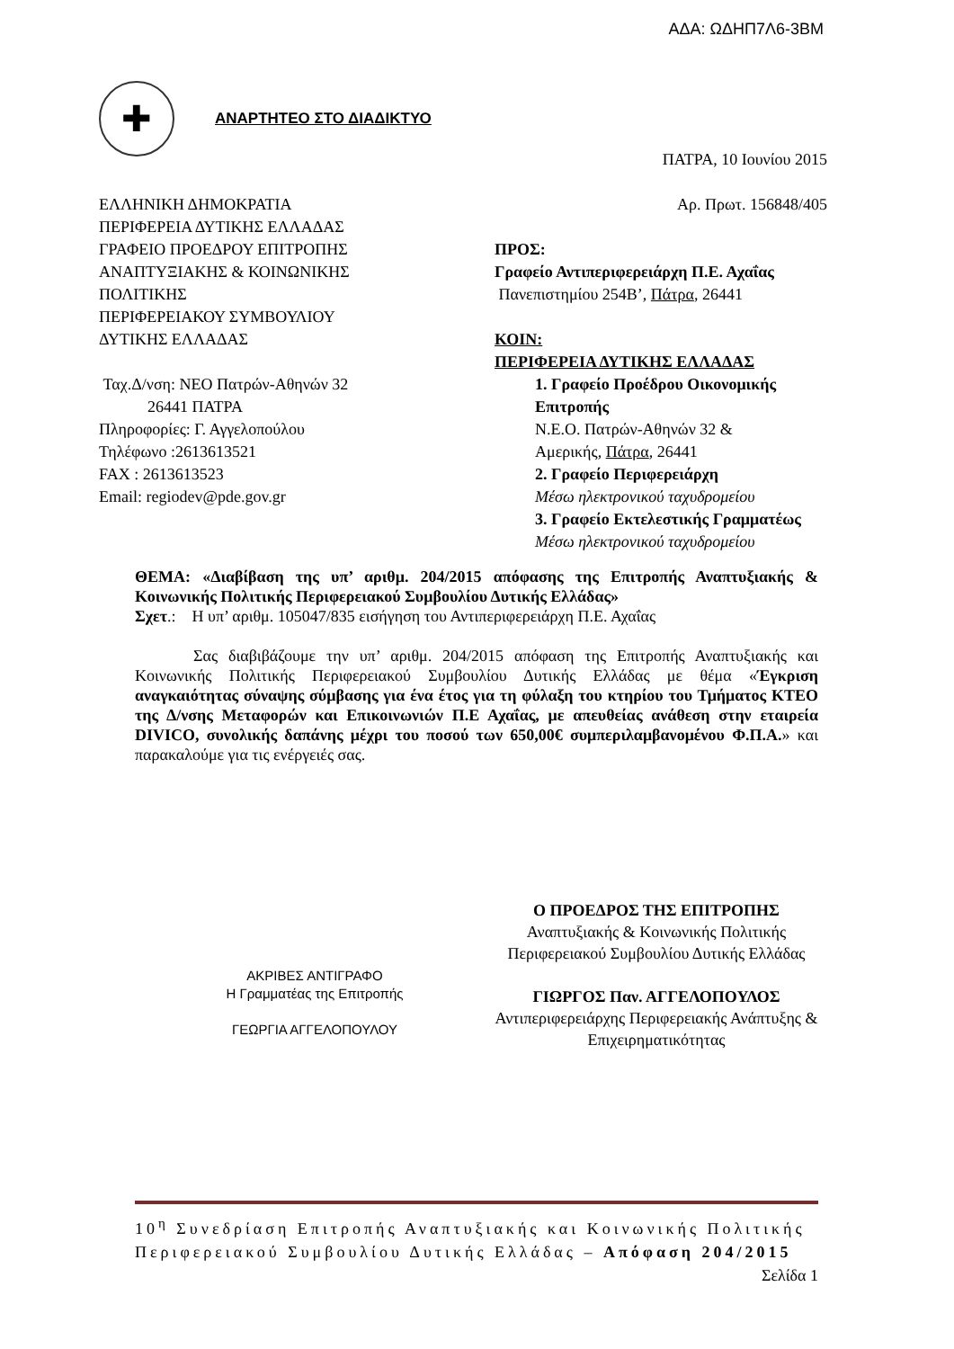ΑΔΑ: ΩΔΗΠ7Λ6-3ΒΜ
✚
ΑΝΑΡΤΗΤΕΟ ΣΤΟ ΔΙΑΔΙΚΤΥΟ
ΕΛΛΗΝΙΚΗ ΔΗΜΟΚΡΑΤΙΑ
ΠΕΡΙΦΕΡΕΙΑ ΔΥΤΙΚΗΣ ΕΛΛΑΔΑΣ
ΓΡΑΦΕΙΟ ΠΡΟΕΔΡΟΥ ΕΠΙΤΡΟΠΗΣ
ΑΝΑΠΤΥΞΙΑΚΗΣ & ΚΟΙΝΩΝΙΚΗΣ
ΠΟΛΙΤΙΚΗΣ
ΠΕΡΙΦΕΡΕΙΑΚΟΥ ΣΥΜΒΟΥΛΙΟΥ
ΔΥΤΙΚΗΣ ΕΛΛΑΔΑΣ
Ταχ.Δ/νση: ΝΕΟ Πατρών-Αθηνών 32
26441 ΠΑΤΡΑ
Πληροφορίες: Γ. Αγγελοπούλου
Τηλέφωνο :2613613521
FAX : 2613613523
Email: regiodev@pde.gov.gr
ΠΑΤΡΑ, 10 Ιουνίου 2015
Αρ. Πρωτ. 156848/405
ΠΡΟΣ:
Γραφείο Αντιπεριφερειάρχη Π.Ε. Αχαΐας
Πανεπιστημίου 254Β’, Πάτρα, 26441
ΚΟΙΝ:
ΠΕΡΙΦΕΡΕΙΑ ΔΥΤΙΚΗΣ ΕΛΛΑΔΑΣ
1. Γραφείο Προέδρου Οικονομικής Επιτροπής
Ν.Ε.Ο. Πατρών-Αθηνών 32 &
Αμερικής, Πάτρα, 26441
2. Γραφείο Περιφερειάρχη
Μέσω ηλεκτρονικού ταχυδρομείου
3. Γραφείο Εκτελεστικής Γραμματέως
Μέσω ηλεκτρονικού ταχυδρομείου
ΘΕΜΑ: «Διαβίβαση της υπ’ αριθμ. 204/2015 απόφασης της Επιτροπής Αναπτυξιακής & Κοινωνικής Πολιτικής Περιφερειακού Συμβουλίου Δυτικής Ελλάδας»
Σχετ.: Η υπ’ αριθμ. 105047/835 εισήγηση του Αντιπεριφερειάρχη Π.Ε. Αχαΐας
Σας διαβιβάζουμε την υπ’ αριθμ. 204/2015 απόφαση της Επιτροπής Αναπτυξιακής και Κοινωνικής Πολιτικής Περιφερειακού Συμβουλίου Δυτικής Ελλάδας με θέμα «Έγκριση αναγκαιότητας σύναψης σύμβασης για ένα έτος για τη φύλαξη του κτηρίου του Τμήματος ΚΤΕΟ της Δ/νσης Μεταφορών και Επικοινωνιών Π.Ε Αχαΐας, με απευθείας ανάθεση στην εταιρεία DIVICO, συνολικής δαπάνης μέχρι του ποσού των 650,00€ συμπεριλαμβανομένου Φ.Π.Α.» και παρακαλούμε για τις ενέργειές σας.
ΑΚΡΙΒΕΣ ΑΝΤΙΓΡΑΦΟ
Η Γραμματέας της Επιτροπής
ΓΕΩΡΓΙΑ ΑΓΓΕΛΟΠΟΥΛΟΥ
Ο ΠΡΟΕΔΡΟΣ ΤΗΣ ΕΠΙΤΡΟΠΗΣ
Αναπτυξιακής & Κοινωνικής Πολιτικής Περιφερειακού Συμβουλίου Δυτικής Ελλάδας
ΓΙΩΡΓΟΣ Παν. ΑΓΓΕΛΟΠΟΥΛΟΣ
Αντιπεριφερειάρχης Περιφερειακής Ανάπτυξης & Επιχειρηματικότητας
10<sup>η</sup> Συνεδρίαση Επιτροπής Αναπτυξιακής και Κοινωνικής Πολιτικής Περιφερειακού Συμβουλίου Δυτικής Ελλάδας – Απόφαση 204/2015 Σελίδα 1